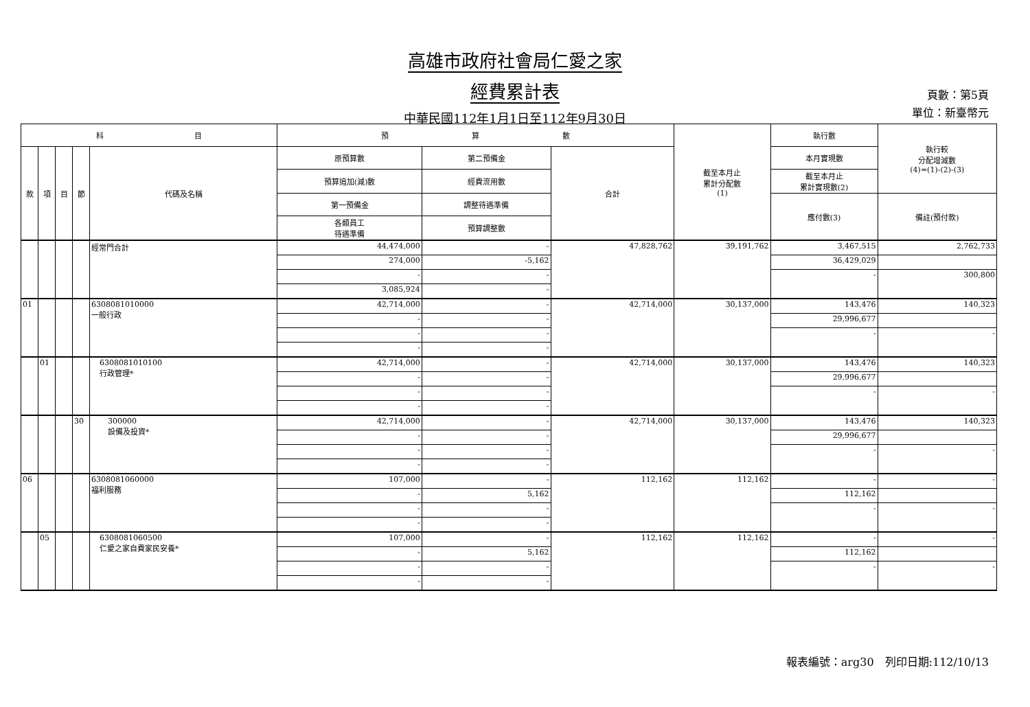高雄市政府社會局仁愛之家
經費累計表
中華民國112年1月1日至112年9月30日
頁數：第5頁
單位：新臺幣元
| 科 目 | | | | | 預 算 數 | | | 截至本月止 累計分配數 (1) | 執行數 | 執行較 分配增減數 (4)=(1)-(2)-(3) |
| --- | --- | --- | --- | --- | --- | --- | --- | --- | --- | --- |
| 款 | 項 | 目 | 節 | 代碼及名稱 | 原預算數 | 第二預備金 | 合計 | | 本月實現數 | |
| | | | | | 預算追加(減)數 | 經費流用數 | | | 截至本月止 累計實現數(2) | |
| | | | | | 第一預備金 | 調整待遇準備 | | | 應付數(3) | 備註(預付款) |
| | | | | | 各類員工 待遇準備 | 預算調整數 | | | | |
| | | | | 經常門合計 | 44,474,000 | - | 47,828,762 | 39,191,762 | 3,467,515 | 2,762,733 |
| | | | | | 274,000 | -5,162 | | | 36,429,029 | |
| | | | | | - | - | | | - | 300,800 |
| | | | | | 3,085,924 | - | | | | |
| 01 | | | | 6308081010000 一般行政 | 42,714,000 | - | 42,714,000 | 30,137,000 | 143,476 | 140,323 |
| | | | | | - | - | | | 29,996,677 | |
| | | | | | - | - | | | - | - |
| | | | | | - | - | | | | |
| | 01 | | | 6308081010100 行政管理* | 42,714,000 | - | 42,714,000 | 30,137,000 | 143,476 | 140,323 |
| | | | | | - | - | | | 29,996,677 | |
| | | | | | - | - | | | - | - |
| | | | | | - | - | | | | |
| | | | 30 | 300000 設備及投資* | 42,714,000 | - | 42,714,000 | 30,137,000 | 143,476 | 140,323 |
| | | | | | - | - | | | 29,996,677 | |
| | | | | | - | - | | | - | - |
| | | | | | - | - | | | | |
| 06 | | | | 6308081060000 福利服務 | 107,000 | - | 112,162 | 112,162 | - | - |
| | | | | | - | 5,162 | | | 112,162 | |
| | | | | | - | - | | | - | - |
| | | | | | - | - | | | | |
| | 05 | | | 6308081060500 仁愛之家自費家民安養* | 107,000 | - | 112,162 | 112,162 | - | - |
| | | | | | - | 5,162 | | | 112,162 | |
| | | | | | - | - | | | - | - |
| | | | | | - | - | | | | |
報表編號：arg30　列印日期:112/10/13